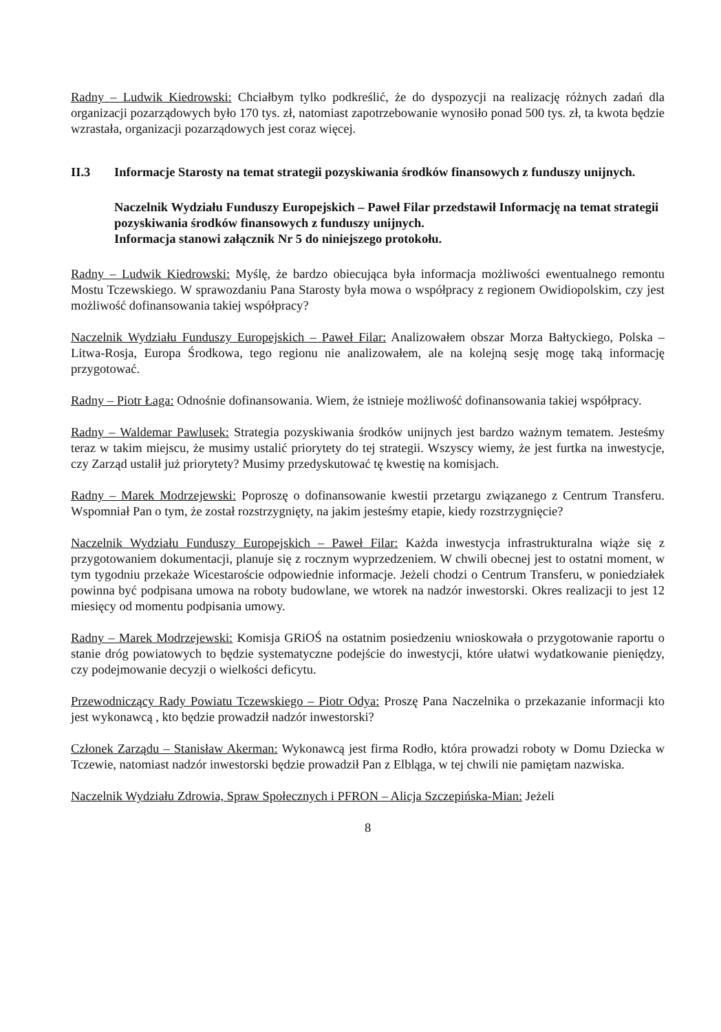Radny – Ludwik Kiedrowski: Chciałbym tylko podkreślić, że do dyspozycji na realizację różnych zadań dla organizacji pozarządowych było 170 tys. zł, natomiast zapotrzebowanie wynosiło ponad 500 tys. zł, ta kwota będzie wzrastała, organizacji pozarządowych jest coraz więcej.
II.3 Informacje Starosty na temat strategii pozyskiwania środków finansowych z funduszy unijnych.
Naczelnik Wydziału Funduszy Europejskich – Paweł Filar przedstawił Informację na temat strategii pozyskiwania środków finansowych z funduszy unijnych.
Informacja stanowi załącznik Nr 5 do niniejszego protokołu.
Radny – Ludwik Kiedrowski: Myślę, że bardzo obiecująca była informacja możliwości ewentualnego remontu Mostu Tczewskiego. W sprawozdaniu Pana Starosty była mowa o współpracy z regionem Owidiopolskim, czy jest możliwość dofinansowania takiej współpracy?
Naczelnik Wydziału Funduszy Europejskich – Paweł Filar: Analizowałem obszar Morza Bałtyckiego, Polska – Litwa-Rosja, Europa Środkowa, tego regionu nie analizowałem, ale na kolejną sesję mogę taką informację przygotować.
Radny – Piotr Łaga: Odnośnie dofinansowania. Wiem, że istnieje możliwość dofinansowania takiej współpracy.
Radny – Waldemar Pawlusek: Strategia pozyskiwania środków unijnych jest bardzo ważnym tematem. Jesteśmy teraz w takim miejscu, że musimy ustalić priorytety do tej strategii. Wszyscy wiemy, że jest furtka na inwestycje, czy Zarząd ustalił już priorytety? Musimy przedyskutować tę kwestię na komisjach.
Radny – Marek Modrzejewski: Poproszę o dofinansowanie kwestii przetargu związanego z Centrum Transferu. Wspomniał Pan o tym, że został rozstrzygnięty, na jakim jesteśmy etapie, kiedy rozstrzygnięcie?
Naczelnik Wydziału Funduszy Europejskich – Paweł Filar: Każda inwestycja infrastrukturalna wiąże się z przygotowaniem dokumentacji, planuje się z rocznym wyprzedzeniem. W chwili obecnej jest to ostatni moment, w tym tygodniu przekaże Wicestaroście odpowiednie informacje. Jeżeli chodzi o Centrum Transferu, w poniedziałek powinna być podpisana umowa na roboty budowlane, we wtorek na nadzór inwestorski. Okres realizacji to jest 12 miesięcy od momentu podpisania umowy.
Radny – Marek Modrzejewski: Komisja GRiOŚ na ostatnim posiedzeniu wnioskowała o przygotowanie raportu o stanie dróg powiatowych to będzie systematyczne podejście do inwestycji, które ułatwi wydatkowanie pieniędzy, czy podejmowanie decyzji o wielkości deficytu.
Przewodniczący Rady Powiatu Tczewskiego – Piotr Odya: Proszę Pana Naczelnika o przekazanie informacji kto jest wykonawcą , kto będzie prowadził nadzór inwestorski?
Członek Zarządu – Stanisław Akerman: Wykonawcą jest firma Rodło, która prowadzi roboty w Domu Dziecka w Tczewie, natomiast nadzór inwestorski będzie prowadził Pan z Elbląga, w tej chwili nie pamiętam nazwiska.
Naczelnik Wydziału Zdrowia, Spraw Społecznych i PFRON – Alicja Szczepińska-Mian: Jeżeli
8